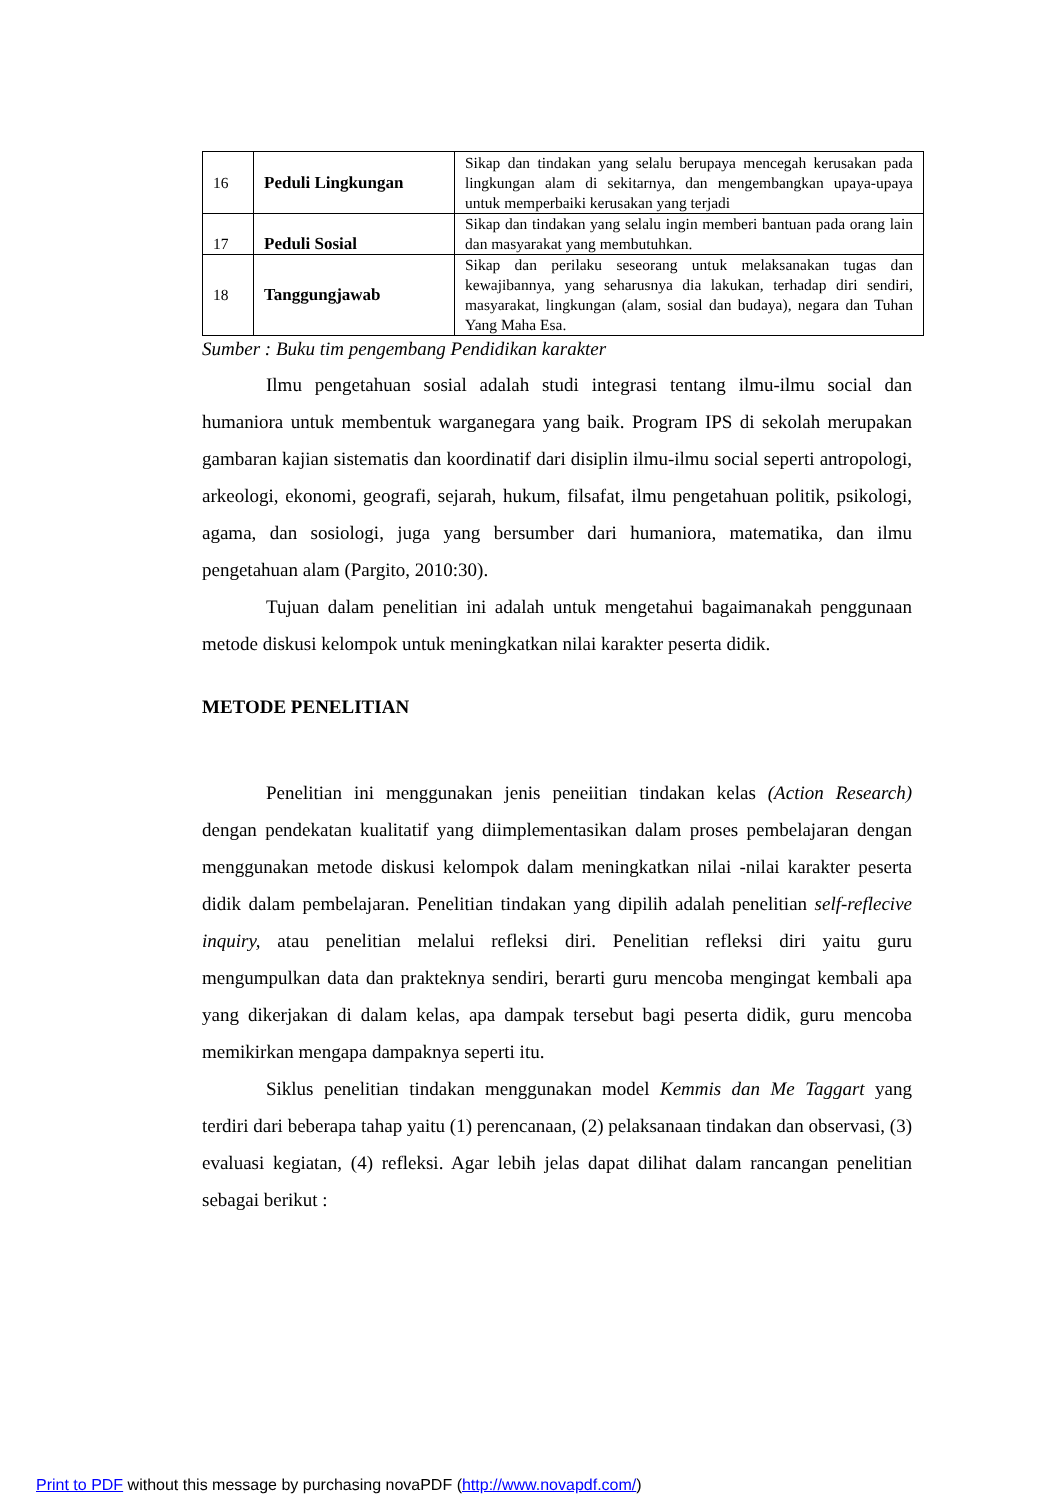| 16 | Peduli Lingkungan | Sikap dan tindakan yang selalu berupaya mencegah kerusakan pada lingkungan alam di sekitarnya, dan mengembangkan upaya-upaya untuk memperbaiki kerusakan yang terjadi |
| 17 | Peduli Sosial | Sikap dan tindakan yang selalu ingin memberi bantuan pada orang lain dan masyarakat yang membutuhkan. |
| 18 | Tanggungjawab | Sikap dan perilaku seseorang untuk melaksanakan tugas dan kewajibannya, yang seharusnya dia lakukan, terhadap diri sendiri, masyarakat, lingkungan (alam, sosial dan budaya), negara dan Tuhan Yang Maha Esa. |
Sumber : Buku tim pengembang Pendidikan karakter
Ilmu pengetahuan sosial adalah studi integrasi tentang ilmu-ilmu social dan humaniora untuk membentuk warganegara yang baik. Program IPS di sekolah merupakan gambaran kajian sistematis dan koordinatif dari disiplin ilmu-ilmu social seperti antropologi, arkeologi, ekonomi, geografi, sejarah, hukum, filsafat, ilmu pengetahuan politik, psikologi, agama, dan sosiologi, juga yang bersumber dari humaniora, matematika, dan ilmu pengetahuan alam (Pargito, 2010:30).
Tujuan dalam penelitian ini adalah untuk mengetahui bagaimanakah penggunaan metode diskusi kelompok untuk meningkatkan nilai karakter peserta didik.
METODE PENELITIAN
Penelitian ini menggunakan jenis peneiitian tindakan kelas (Action Research) dengan pendekatan kualitatif yang diimplementasikan dalam proses pembelajaran dengan menggunakan metode diskusi kelompok dalam meningkatkan nilai -nilai karakter peserta didik dalam pembelajaran. Penelitian tindakan yang dipilih adalah penelitian self-reflecive inquiry, atau penelitian melalui refleksi diri. Penelitian refleksi diri yaitu guru mengumpulkan data dan prakteknya sendiri, berarti guru mencoba mengingat kembali apa yang dikerjakan di dalam kelas, apa dampak tersebut bagi peserta didik, guru mencoba memikirkan mengapa dampaknya seperti itu.
Siklus penelitian tindakan menggunakan model Kemmis dan Me Taggart yang terdiri dari beberapa tahap yaitu (1) perencanaan, (2) pelaksanaan tindakan dan observasi, (3) evaluasi kegiatan, (4) refleksi. Agar lebih jelas dapat dilihat dalam rancangan penelitian sebagai berikut :
Print to PDF without this message by purchasing novaPDF (http://www.novapdf.com/)